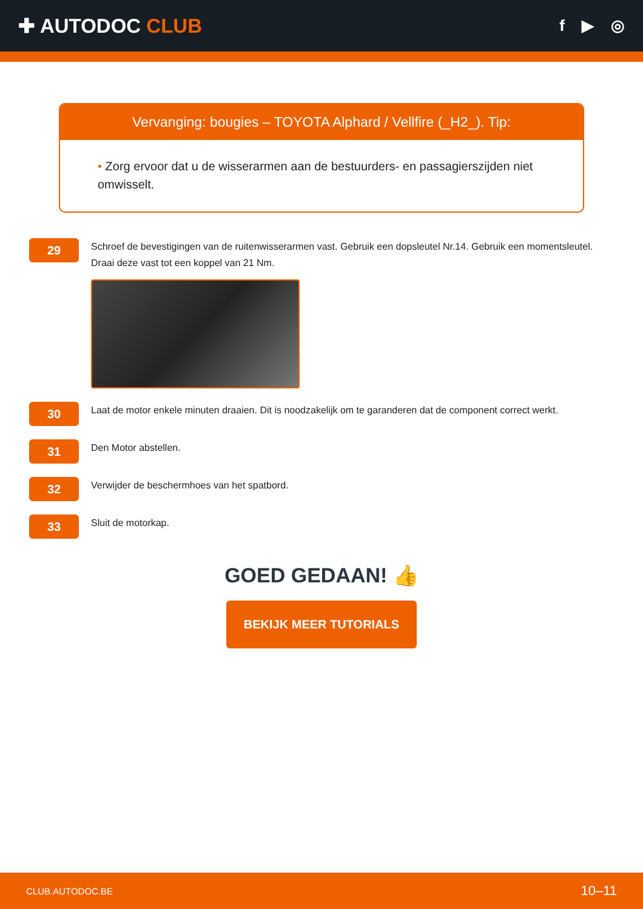✚ AUTODOC CLUB
f ▶ ◎
Vervanging: bougies – TOYOTA Alphard / Vellfire (_H2_). Tip:
• Zorg ervoor dat u de wisserarmen aan de bestuurders- en passagierszijden niet omwisselt.
29
Schroef de bevestigingen van de ruitenwisserarmen vast. Gebruik een dopsleutel Nr.14. Gebruik een momentsleutel. Draai deze vast tot een koppel van 21 Nm.
30
Laat de motor enkele minuten draaien. Dit is noodzakelijk om te garanderen dat de component correct werkt.
31
Den Motor abstellen.
32
Verwijder de beschermhoes van het spatbord.
33
Sluit de motorkap.
GOED GEDAAN! 👍
BEKIJK MEER TUTORIALS
CLUB.AUTODOC.BE 10–11